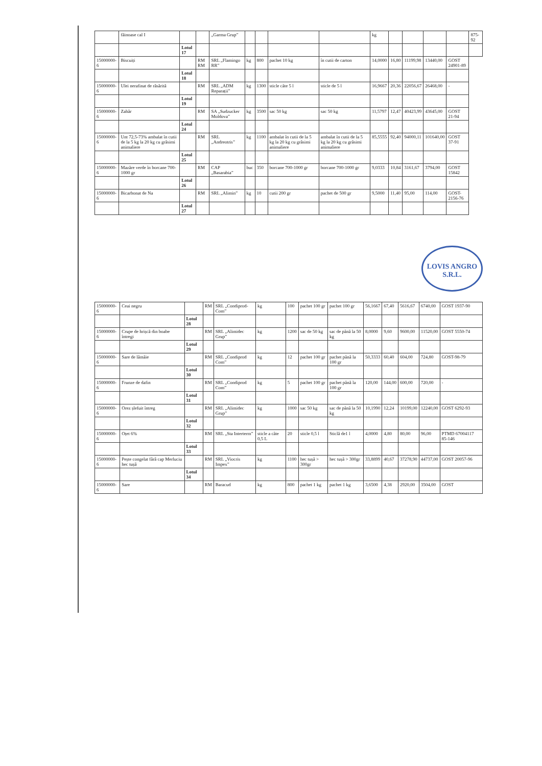| | făinoase cal I | | | „Garma Grup” | | | | | kg | | | | | 875-92 |
| | | Lotul 17 | | | | | | | | | | | | |
| 15000000-6 | Biscuiți | | RM RM | SRL „Flamingo RR” | kg | 800 | pachet 10 kg | în cutii de carton | 14,0000 | 16,80 | 11199,98 | 13440,00 | GOST 24901-89 | |
| | | Lotul 18 | | | | | | | | | | | | |
| 15000000-6 | Ulei nerafinat de răsărită | | RM | SRL „ADM Reparații” | kg | 1300 | sticle câte 5 l | sticle de 5 l | 16,9667 | 20,36 | 22056,67 | 26468,00 | - | |
| | | Lotul 19 | | | | | | | | | | | | |
| 15000000-6 | Zahăr | | RM | SA „Sudzucker Moldova” | kg | 3500 | sac 50 kg | sac 50 kg | 11,5797 | 12,47 | 40423,99 | 43645,00 | GOST 21-94 | |
| | | Lotul 24 | | | | | | | | | | | | |
| 15000000-6 | Unt 72,5-73% ambalat în cutii de la 5 kg la 20 kg cu grăsimi animaliere | | RM | SRL „Andreotris” | kg | 1100 | ambalat în cutii de la 5 kg la 20 kg cu grăsimi animaliere | ambalat în cutii de la 5 kg la 20 kg cu grăsimi animaliere | 85,5555 | 92,40 | 94000,11 | 101640,00 | GOST 37-91 | |
| | | Lotul 25 | | | | | | | | | | | | |
| 15000000-6 | Mazăre verde în borcane 700-1000 gr | | RM | CAP „Basarabia” | buc | 350 | borcane 700-1000 gr | borcane 700-1000 gr | 9,0333 | 10,84 | 3161,67 | 3794,00 | GOST 15842 | |
| | | Lotul 26 | | | | | | | | | | | | |
| 15000000-6 | Bicarbonat de Na | | RM | SRL „Alimin” | kg | 10 | cutii 200 gr | pachet de 500 gr | 9,5000 | 11,40 | 95,00 | 114,00 | GOST-2156-76 | |
| | | Lotul 27 | | | | | | | | | | | | |
LOVIS ANGRO S.R.L.
| 15000000-6 | Ceai negru | | RM | SRL „Condiprod-Com” | kg | 100 | pachet 100 gr | pachet 100 gr | 56,1667 | 67,40 | 5616,67 | 6740,00 | GOST 1937-90 |
| | | Lotul 28 | | | | | | | | | | | |
| 15000000-6 | Crupe de hrișcă din boabe întregi | | RM | SRL „Alimidec Grup” | kg | 1200 | sac de 50 kg | sac de până la 50 kg | 8,0000 | 9,60 | 9600,00 | 11520,00 | GOST 5550-74 |
| | | Lotul 29 | | | | | | | | | | | |
| 15000000-6 | Sare de lămâie | | RM | SRL „Condiprod Com” | kg | 12 | pachet 100 gr | pachet până la 100 gr | 50,3333 | 60,40 | 604,00 | 724,80 | GOST-98-79 |
| | | Lotul 30 | | | | | | | | | | | |
| 15000000-6 | Frunze de dafin | | RM | SRL „Condiprod Com” | kg | 5 | pachet 100 gr | pachet până la 100 gr | 120,00 | 144,00 | 600,00 | 720,00 | - |
| | | Lotul 31 | | | | | | | | | | | |
| 15000000-6 | Orez șlefuit întreg | | RM | SRL „Alimidec Grup” | kg | 1000 | sac 50 kg | sac de până la 50 kg | 10,1990 | 12,24 | 10199,00 | 12240,00 | GOST 6292-93 |
| | | Lotul 32 | | | | | | | | | | | |
| 15000000-6 | Oțet 6% | | RM | SRL „Sta Interterm” | sticle a câte 0,5 L | 20 | sticle 0,5 l | Sticlă de1 l | 4,0000 | 4,80 | 80,00 | 96,00 | PTMD 67004117 85-146 |
| | | Lotul 33 | | | | | | | | | | | |
| 15000000-6 | Pește congelat fără cap Merluciu hec tușă | | RM | SRL „Viocris Impex” | kg | 1100 | hec tușă > 300gr | hec tușă > 300gr | 33,8899 | 40,67 | 37278,90 | 44737,00 | GOST 20057-96 |
| | | Lotul 34 | | | | | | | | | | | |
| 15000000-6 | Sare | | RM | Baracud | kg | 800 | pachet 1 kg | pachet 1 kg | 3,6500 | 4,38 | 2920,00 | 3504,00 | GOST |